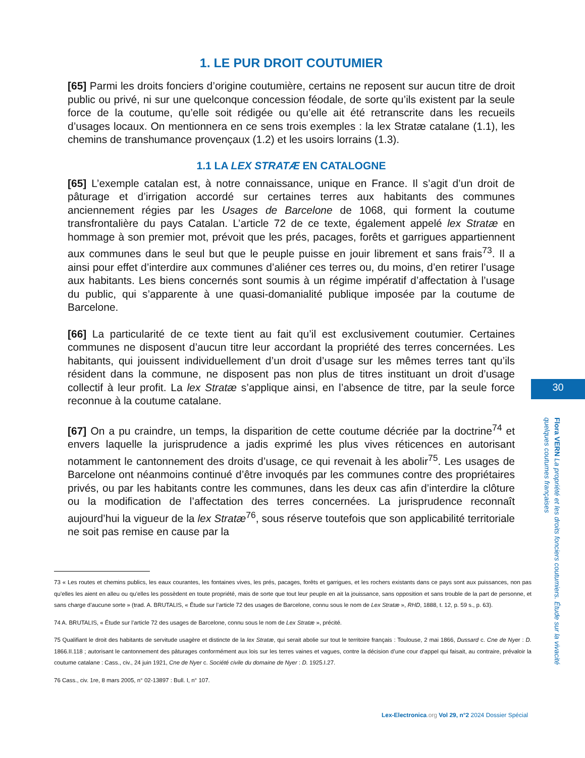1. LE PUR DROIT COUTUMIER
[65] Parmi les droits fonciers d’origine coutumière, certains ne reposent sur aucun titre de droit public ou privé, ni sur une quelconque concession féodale, de sorte qu’ils existent par la seule force de la coutume, qu’elle soit rédigée ou qu’elle ait été retranscrite dans les recueils d’usages locaux. On mentionnera en ce sens trois exemples : la lex Stratæ catalane (1.1), les chemins de transhumance provençaux (1.2) et les usoirs lorrains (1.3).
1.1 LA LEX STRATÆ EN CATALOGNE
[65] L’exemple catalan est, à notre connaissance, unique en France. Il s’agit d’un droit de pâturage et d’irrigation accordé sur certaines terres aux habitants des communes anciennement régies par les Usages de Barcelone de 1068, qui forment la coutume transfrontalière du pays Catalan. L’article 72 de ce texte, également appelé lex Stratæ en hommage à son premier mot, prévoit que les prés, pacages, forêts et garrigues appartiennent aux communes dans le seul but que le peuple puisse en jouir librement et sans frais<sup>73</sup>. Il a ainsi pour effet d’interdire aux communes d’aliéner ces terres ou, du moins, d’en retirer l’usage aux habitants. Les biens concernés sont soumis à un régime impératif d’affectation à l’usage du public, qui s’apparente à une quasi-domanialité publique imposée par la coutume de Barcelone.
[66] La particularité de ce texte tient au fait qu’il est exclusivement coutumier. Certaines communes ne disposent d’aucun titre leur accordant la propriété des terres concernées. Les habitants, qui jouissent individuellement d’un droit d’usage sur les mêmes terres tant qu’ils résident dans la commune, ne disposent pas non plus de titres instituant un droit d’usage collectif à leur profit. La lex Stratæ s’applique ainsi, en l’absence de titre, par la seule force reconnue à la coutume catalane.
[67] On a pu craindre, un temps, la disparition de cette coutume décriée par la doctrine<sup>74</sup> et envers laquelle la jurisprudence a jadis exprimé les plus vives réticences en autorisant notamment le cantonnement des droits d’usage, ce qui revenait à les abolir<sup>75</sup>. Les usages de Barcelone ont néanmoins continué d’être invoqués par les communes contre des propriétaires privés, ou par les habitants contre les communes, dans les deux cas afin d’interdire la clôture ou la modification de l’affectation des terres concernées. La jurisprudence reconnaît aujourd’hui la vigueur de la lex Stratæ<sup>76</sup>, sous réserve toutefois que son applicabilité territoriale ne soit pas remise en cause par la
73 « Les routes et chemins publics, les eaux courantes, les fontaines vives, les prés, pacages, forêts et garrigues, et les rochers existants dans ce pays sont aux puissances, non pas qu’elles les aient en alleu ou qu’elles les possèdent en toute propriété, mais de sorte que tout leur peuple en ait la jouissance, sans opposition et sans trouble de la part de personne, et sans charge d’aucune sorte » (trad. A. BRUTALIS, « Étude sur l’article 72 des usages de Barcelone, connu sous le nom de Lex Stratæ », RHD, 1888, t. 12, p. 59 s., p. 63).
74 A. BRUTALIS, « Étude sur l’article 72 des usages de Barcelone, connu sous le nom de Lex Stratæ », précité.
75 Qualifiant le droit des habitants de servitude usagère et distincte de la lex Stratæ, qui serait abolie sur tout le territoire français : Toulouse, 2 mai 1866, Dussard c. Cne de Nyer : D. 1866.II.118 ; autorisant le cantonnement des pâturages conformément aux lois sur les terres vaines et vagues, contre la décision d’une cour d’appel qui faisait, au contraire, prévaloir la coutume catalane : Cass., civ., 24 juin 1921, Cne de Nyer c. Société civile du domaine de Nyer : D. 1925.I.27.
76 Cass., civ. 1re, 8 mars 2005, n° 02-13897 : Bull. I, n° 107.
30
Flora VERN La propriété et les droits fonciers coutumiers. Étude sur la vivacité quelques coutumes françaises
Lex-Electronica.org Vol 29, n°2 2024 Dossier Spécial